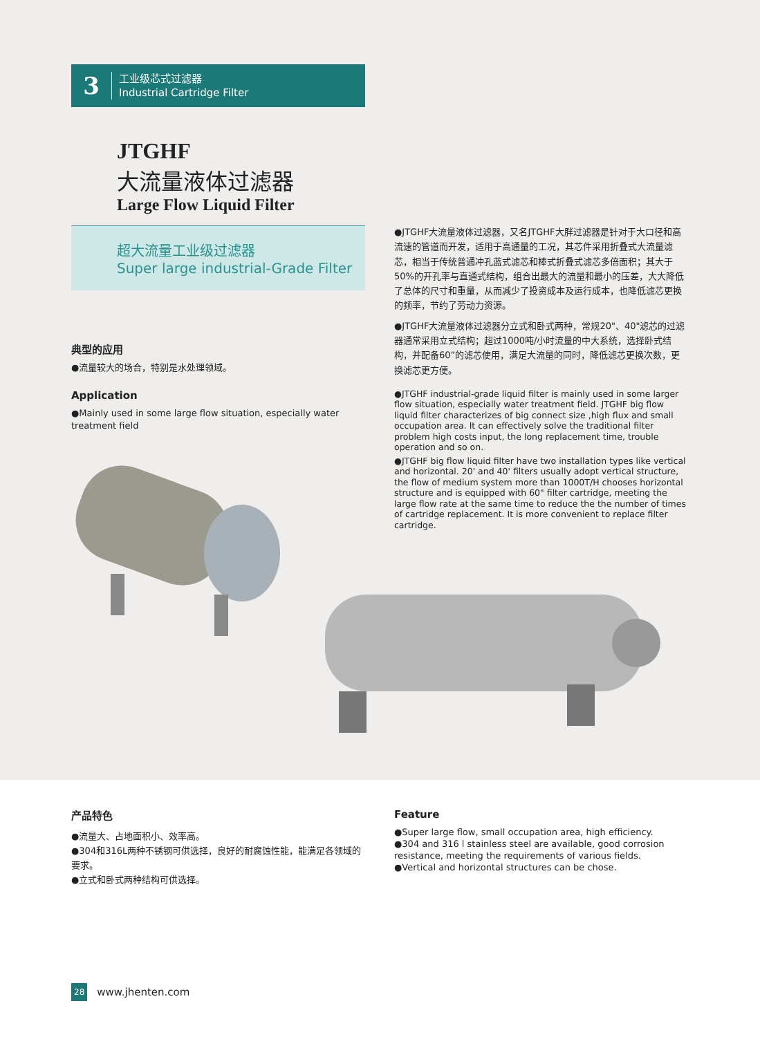3
工业级芯式过滤器
Industrial Cartridge Filter
JTGHF
大流量液体过滤器
Large Flow Liquid Filter
超大流量工业级过滤器
Super large industrial-Grade Filter
●JTGHF大流量液体过滤器，又名JTGHF大胖过滤器是针对于大口径和高流速的管道而开发，适用于高通量的工况，其芯件采用折叠式大流量滤芯，相当于传统普通冲孔蓝式滤芯和棒式折叠式滤芯多倍面积；其大于50%的开孔率与直通式结构，组合出最大的流量和最小的压差，大大降低了总体的尺寸和重量，从而减少了投资成本及运行成本，也降低滤芯更换的频率，节约了劳动力资源。
●JTGHF大流量液体过滤器分立式和卧式两种，常规20"、40"滤芯的过滤器通常采用立式结构；超过1000吨/小时流量的中大系统，选择卧式结构，并配备60”的滤芯使用，满足大流量的同时，降低滤芯更换次数，更换滤芯更方便。
●JTGHF industrial-grade liquid filter is mainly used in some larger flow situation, especially water treatment field. JTGHF big flow liquid filter characterizes of big connect size ,high flux and small occupation area. It can effectively solve the traditional filter problem high costs input, the long replacement time, trouble operation and so on.
●JTGHF big flow liquid filter have two installation types like vertical and horizontal. 20' and 40' filters usually adopt vertical structure, the flow of medium system more than 1000T/H chooses horizontal structure and is equipped with 60" filter cartridge, meeting the large flow rate at the same time to reduce the the number of times of cartridge replacement. It is more convenient to replace filter cartridge.
典型的应用
●流量较大的场合，特别是水处理领域。
Application
●Mainly used in some large flow situation, especially water treatment field
产品特色
●流量大、占地面积小、效率高。
●304和316L两种不锈钢可供选择，良好的耐腐蚀性能，能满足各领域的要求。
●立式和卧式两种结构可供选择。
Feature
●Super large flow, small occupation area, high efficiency.
●304 and 316 l stainless steel are available, good corrosion resistance, meeting the requirements of various fields.
●Vertical and horizontal structures can be chose.
28 www.jhenten.com